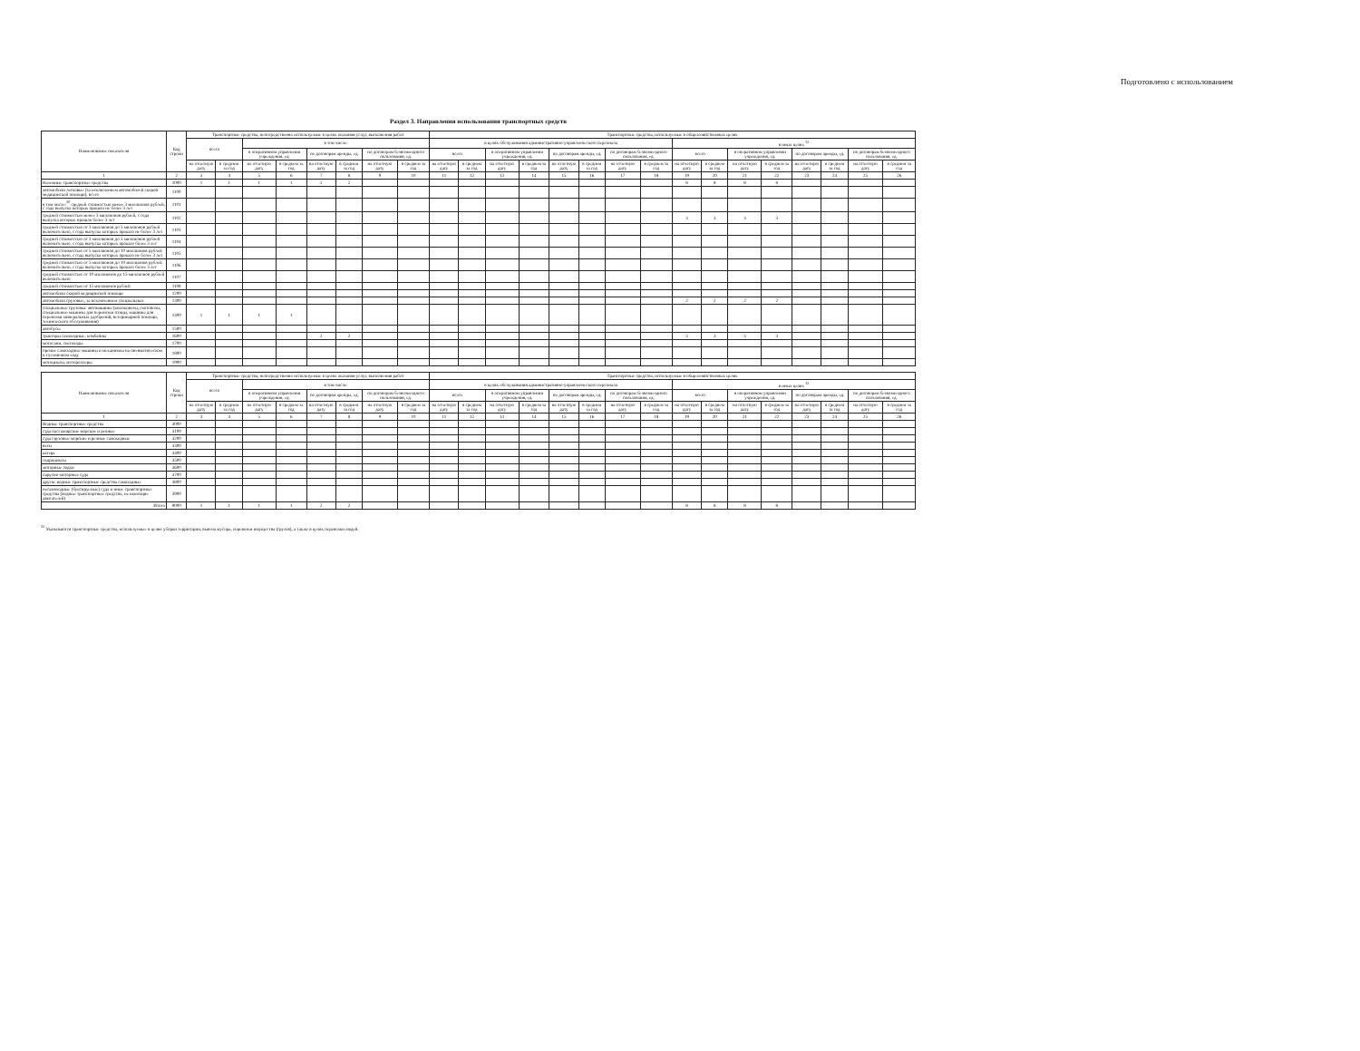Подготовлено с использованием
Раздел 3. Направления использования транспортных средств
| Наименование показателя | Код строки | Транспортные средства, непосредственно используемые в целях оказания услуг, выполнения работ | | | | | | | | Транспортные средства, используемые в общехозяйственных целях | | | | | | | | | | | | | | | |
| --- | --- | --- | --- | --- | --- | --- | --- | --- | --- | --- | --- | --- | --- | --- | --- | --- | --- | --- | --- | --- | --- | --- | --- | --- | --- |
| | | всего | | в том числе: | | | | | | в целях обслуживания административно-управленческого персонала | | | | | | | | в иных целях <sup>32</sup> | | | | | | | |
| | | | | в оперативном управлении учреждения, ед. | | по договорам аренды, ед. | | по договорам безвозмездного пользования, ед. | | всего | | в оперативном управлении учреждения, ед. | | по договорам аренды, ед. | | по договорам безвозмездного пользования, ед. | | всего | | в оперативном управлении учреждения, ед. | | по договорам аренды, ед. | | по договорам безвозмездного пользования, ед. | |
| | | на отчетную дату | в среднем за год | на отчетную дату | в среднем за год | на отчетную дату | в среднем за год | на отчетную дату | в среднем за год | на отчетную дату | в среднем за год | на отчетную дату | в среднем за год | на отчетную дату | в среднем за год | на отчетную дату | в среднем за год | на отчетную дату | в среднем за год | на отчетную дату | в среднем за год | на отчетную дату | в среднем за год | на отчетную дату | в среднем за год |
| 1 | 2 | 3 | 4 | 5 | 6 | 7 | 8 | 9 | 10 | 11 | 12 | 13 | 14 | 15 | 16 | 17 | 18 | 19 | 20 | 21 | 22 | 23 | 24 | 25 | 26 |
| Наземные транспортные средства | 1000 | 1 | 1 | 1 | 1 | 2 | 2 | | | | | | | | | | | 8 | 8 | 8 | 8 | | | | |
| автомобили легковые (за исключением автомобилей скорой медицинской помощи), всего | 1100 | | | | | | | | | | | | | | | | | | | | | | | | |
| в том числе:<sup>30</sup> средней стоимостью менее 3 миллионов рублей, с года выпуска которых прошло не более 3 лет | 1101 | | | | | | | | | | | | | | | | | | | | | | | | |
| средней стоимостью менее 3 миллионов рублей, с года выпуска которых прошло более 3 лет | 1102 | | | | | | | | | | | | | | | | | 3 | 3 | 3 | 3 | | | | |
| средней стоимостью от 3 миллионов до 5 миллионов рублей включительно, с года выпуска которых прошло не более 3 лет | 1103 | | | | | | | | | | | | | | | | | | | | | | | | |
| средней стоимостью от 3 миллионов до 5 миллионов рублей включительно, с года выпуска которых прошло более 3 лет | 1104 | | | | | | | | | | | | | | | | | | | | | | | | |
| средней стоимостью от 5 миллионов до 10 миллионов рублей включительно, с года выпуска которых прошло не более 3 лет | 1105 | | | | | | | | | | | | | | | | | | | | | | | | |
| средней стоимостью от 5 миллионов до 10 миллионов рублей включительно, с года выпуска которых прошло более 3 лет | 1106 | | | | | | | | | | | | | | | | | | | | | | | | |
| средней стоимостью от 10 миллионов до 15 миллионов рублей включительно | 1107 | | | | | | | | | | | | | | | | | | | | | | | | |
| средней стоимостью от 15 миллионов рублей | 1108 | | | | | | | | | | | | | | | | | | | | | | | | |
| автомобили скорой медицинской помощи | 1200 | | | | | | | | | | | | | | | | | | | | | | | | |
| автомобили грузовые, за исключением специальных | 1300 | | | | | | | | | | | | | | | | | 2 | 2 | 2 | 2 | | | | |
| специальные грузовые автомашины (молоковозы, скотовозы, специальные машины для перевозки птицы, машины для перевозки минеральных удобрений, ветеринарной помощи, технического обслуживания) | 1400 | 1 | 1 | 1 | 1 | | | | | | | | | | | | | | | | | | | | |
| автобусы | 1500 | | | | | | | | | | | | | | | | | | | | | | | | |
| тракторы самоходные, комбайны | 1600 | | | | | 2 | 2 | | | | | | | | | | | 3 | 3 | 3 | 3 | | | | |
| мотосани, снегоходы | 1700 | | | | | | | | | | | | | | | | | | | | | | | | |
| прочие самоходные машины и механизмы на пневматическом и гусеничном ходу | 1800 | | | | | | | | | | | | | | | | | | | | | | | | |
| мотоциклы, мотороллеры | 1900 | | | | | | | | | | | | | | | | | | | | | | | | |
| Наименование показателя | Код строки | Транспортные средства, непосредственно используемые в целях оказания услуг, выполнения работ | | | | | | | | Транспортные средства, используемые в общехозяйственных целях | | | | | | | | | | | | | | | |
| --- | --- | --- | --- | --- | --- | --- | --- | --- | --- | --- | --- | --- | --- | --- | --- | --- | --- | --- | --- | --- | --- | --- | --- | --- | --- |
| | | всего | | в том числе: | | | | | | в целях обслуживания административно-управленческого персонала | | | | | | | | в иных целях <sup>32</sup> | | | | | | | |
| | | | | в оперативном управлении учреждения, ед. | | по договорам аренды, ед. | | по договорам безвозмездного пользования, ед. | | всего | | в оперативном управлении учреждения, ед. | | по договорам аренды, ед. | | по договорам безвозмездного пользования, ед. | | всего | | в оперативном управлении учреждения, ед. | | по договорам аренды, ед. | | по договорам безвозмездного пользования, ед. | |
| | | на отчетную дату | в среднем за год | на отчетную дату | в среднем за год | на отчетную дату | в среднем за год | на отчетную дату | в среднем за год | на отчетную дату | в среднем за год | на отчетную дату | в среднем за год | на отчетную дату | в среднем за год | на отчетную дату | в среднем за год | на отчетную дату | в среднем за год | на отчетную дату | в среднем за год | на отчетную дату | в среднем за год | на отчетную дату | в среднем за год |
| 1 | 2 | 3 | 4 | 5 | 6 | 7 | 8 | 9 | 10 | 11 | 12 | 13 | 14 | 15 | 16 | 17 | 18 | 19 | 20 | 21 | 22 | 23 | 24 | 25 | 26 |
| Водные транспортные средства | 3000 | | | | | | | | | | | | | | | | | | | | | | | | |
| суда пассажирские морские и речные | 3100 | | | | | | | | | | | | | | | | | | | | | | | | |
| суда грузовые морские и речные самоходные | 3200 | | | | | | | | | | | | | | | | | | | | | | | | |
| яхты | 3300 | | | | | | | | | | | | | | | | | | | | | | | | |
| катера | 3400 | | | | | | | | | | | | | | | | | | | | | | | | |
| гидроциклы | 3500 | | | | | | | | | | | | | | | | | | | | | | | | |
| моторные лодки | 3600 | | | | | | | | | | | | | | | | | | | | | | | | |
| парусно-моторные суда | 3700 | | | | | | | | | | | | | | | | | | | | | | | | |
| другие водные транспортные средства самоходные | 3800 | | | | | | | | | | | | | | | | | | | | | | | | |
| несамоходные (буксируемые) суда и иные транспортные средства (водные транспортные средства, не имеющие двигателей) | 3900 | | | | | | | | | | | | | | | | | | | | | | | | |
| Итого | 9000 | 1 | 1 | 1 | 1 | 2 | 2 | | | | | | | | | | | 8 | 8 | 8 | 8 | | | | |
<sup>32</sup> Указываются транспортные средства, используемые в целях уборки территории, вывоза мусора, перевозки имущества (грузов), а также в целях перевозки людей.